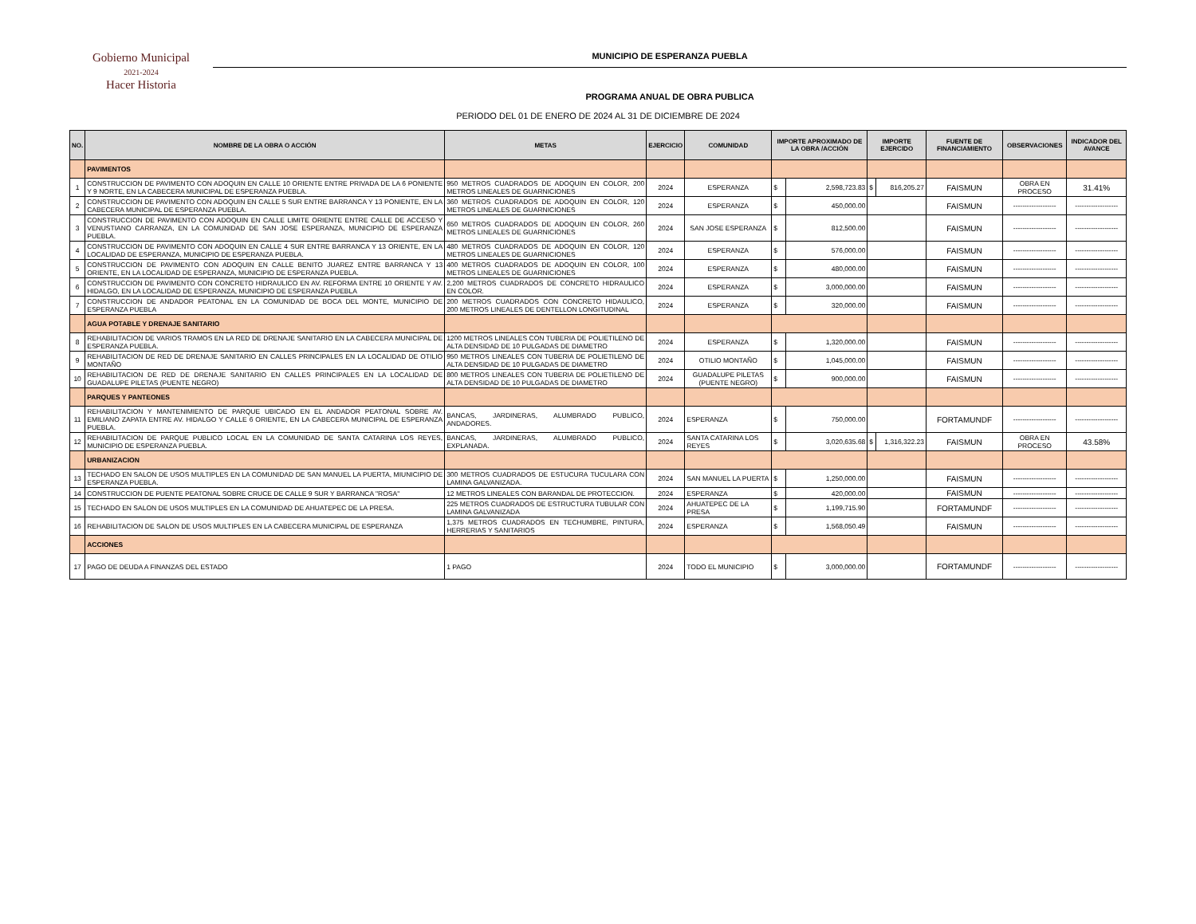Gobierno Municipal
2021-2024
Hacer Historia
MUNICIPIO DE ESPERANZA PUEBLA
PROGRAMA ANUAL DE OBRA PUBLICA
PERIODO DEL 01 DE ENERO DE 2024 AL 31 DE DICIEMBRE DE 2024
| NO. | NOMBRE DE LA OBRA O ACCIÓN | METAS | EJERCICIO | COMUNIDAD | IMPORTE APROXIMADO DE LA OBRA /ACCIÓN | | IMPORTE EJERCIDO | | FUENTE DE FINANCIAMIENTO | OBSERVACIONES | INDICADOR DEL AVANCE |
| --- | --- | --- | --- | --- | --- | --- | --- | --- | --- | --- | --- |
| | PAVIMENTOS | | | | | | | | | | |
| 1 | CONSTRUCCION DE PAVIMENTO CON ADOQUIN EN CALLE 10 ORIENTE ENTRE PRIVADA DE LA 6 PONIENTE Y 9 NORTE, EN LA CABECERA MUNICIPAL DE ESPERANZA PUEBLA. | 950 METROS CUADRADOS DE ADOQUIN EN COLOR, 200 METROS LINEALES DE GUARNICIONES | 2024 | ESPERANZA | $ | 2,598,723.83 | $ | 816,205.27 | FAISMUN | OBRA EN PROCESO | 31.41% |
| 2 | CONSTRUCCION DE PAVIMENTO CON ADOQUIN EN CALLE 5 SUR ENTRE BARRANCA Y 13 PONIENTE, EN LA CABECERA MUNICIPAL DE ESPERANZA PUEBLA. | 360 METROS CUADRADOS DE ADOQUIN EN COLOR, 120 METROS LINEALES DE GUARNICIONES | 2024 | ESPERANZA | $ | 450,000.00 | | | FAISMUN | ------------------- | ------------------- |
| 3 | CONSTRUCCION DE PAVIMENTO CON ADOQUIN EN CALLE LIMITE ORIENTE ENTRE CALLE DE ACCESO Y VENUSTIANO CARRANZA, EN LA COMUNIDAD DE SAN JOSE ESPERANZA, MUNICIPIO DE ESPERANZA PUEBLA. | 650 METROS CUADRADOS DE ADOQUIN EN COLOR, 260 METROS LINEALES DE GUARNICIONES | 2024 | SAN JOSE ESPERANZA | $ | 812,500.00 | | | FAISMUN | ------------------- | ------------------- |
| 4 | CONSTRUCCION DE PAVIMENTO CON ADOQUIN EN CALLE 4 SUR ENTRE BARRANCA Y 13 ORIENTE, EN LA LOCALIDAD DE ESPERANZA, MUNICIPIO DE ESPERANZA PUEBLA. | 480 METROS CUADRADOS DE ADOQUIN EN COLOR, 120 METROS LINEALES DE GUARNICIONES | 2024 | ESPERANZA | $ | 576,000.00 | | | FAISMUN | ------------------- | ------------------- |
| 5 | CONSTRUCCION DE PAVIMENTO CON ADOQUIN EN CALLE BENITO JUAREZ ENTRE BARRANCA Y 13 ORIENTE, EN LA LOCALIDAD DE ESPERANZA, MUNICIPIO DE ESPERANZA PUEBLA. | 400 METROS CUADRADOS DE ADOQUIN EN COLOR, 100 METROS LINEALES DE GUARNICIONES | 2024 | ESPERANZA | $ | 480,000.00 | | | FAISMUN | ------------------- | ------------------- |
| 6 | CONSTRUCCION DE PAVIMENTO CON CONCRETO HIDRAULICO EN AV. REFORMA ENTRE 10 ORIENTE Y AV. HIDALGO, EN LA LOCALIDAD DE ESPERANZA, MUNICIPIO DE ESPERANZA PUEBLA | 2,200 METROS CUADRADOS DE CONCRETO HIDRAULICO EN COLOR. | 2024 | ESPERANZA | $ | 3,000,000.00 | | | FAISMUN | ------------------- | ------------------- |
| 7 | CONSTRUCCION DE ANDADOR PEATONAL EN LA COMUNIDAD DE BOCA DEL MONTE, MUNICIPIO DE ESPERANZA PUEBLA | 200 METROS CUADRADOS CON CONCRETO HIDAULICO, 200 METROS LINEALES DE DENTELLON LONGITUDINAL | 2024 | ESPERANZA | $ | 320,000.00 | | | FAISMUN | ------------------- | ------------------- |
| | AGUA POTABLE Y DRENAJE SANITARIO | | | | | | | | | | |
| 8 | REHABILITACION DE VARIOS TRAMOS EN LA RED DE DRENAJE SANITARIO EN LA CABECERA MUNICIPAL DE ESPERANZA PUEBLA. | 1200 METROS LINEALES CON TUBERIA DE POLIETILENO DE ALTA DENSIDAD DE 10 PULGADAS DE DIAMETRO | 2024 | ESPERANZA | $ | 1,320,000.00 | | | FAISMUN | ------------------- | ------------------- |
| 9 | REHABILITACION DE RED DE DRENAJE SANITARIO EN CALLES PRINCIPALES EN LA LOCALIDAD DE OTILIO MONTAÑO | 950 METROS LINEALES CON TUBERIA DE POLIETILENO DE ALTA DENSIDAD DE 10 PULGADAS DE DIAMETRO | 2024 | OTILIO MONTAÑO | $ | 1,045,000.00 | | | FAISMUN | ------------------- | ------------------- |
| 10 | REHABILITACION DE RED DE DRENAJE SANITARIO EN CALLES PRINCIPALES EN LA LOCALIDAD DE GUADALUPE PILETAS (PUENTE NEGRO) | 800 METROS LINEALES CON TUBERIA DE POLIETILENO DE ALTA DENSIDAD DE 10 PULGADAS DE DIAMETRO | 2024 | GUADALUPE PILETAS (PUENTE NEGRO) | $ | 900,000.00 | | | FAISMUN | ------------------- | ------------------- |
| | PARQUES Y PANTEONES | | | | | | | | | | |
| 11 | REHABILITACION Y MANTENIMIENTO DE PARQUE UBICADO EN EL ANDADOR PEATONAL SOBRE AV. EMILIANO ZAPATA ENTRE AV. HIDALGO Y CALLE 6 ORIENTE, EN LA CABECERA MUNICIPAL DE ESPERANZA PUEBLA. | BANCAS, JARDINERAS, ALUMBRADO PUBLICO, ANDADORES. | 2024 | ESPERANZA | $ | 750,000.00 | | | FORTAMUNDF | ------------------- | ------------------- |
| 12 | REHABILITACION DE PARQUE PUBLICO LOCAL EN LA COMUNIDAD DE SANTA CATARINA LOS REYES, MUNICIPIO DE ESPERANZA PUEBLA. | BANCAS, JARDINERAS, ALUMBRADO PUBLICO, EXPLANADA. | 2024 | SANTA CATARINA LOS REYES | $ | 3,020,635.68 | $ | 1,316,322.23 | FAISMUN | OBRA EN PROCESO | 43.58% |
| | URBANIZACION | | | | | | | | | | |
| 13 | TECHADO EN SALON DE USOS MULTIPLES EN LA COMUNIDAD DE SAN MANUEL LA PUERTA, MIUNICIPIO DE ESPERANZA PUEBLA. | 300 METROS CUADRADOS DE ESTUCURA TUCULARA CON LAMINA GALVANIZADA. | 2024 | SAN MANUEL LA PUERTA | $ | 1,250,000.00 | | | FAISMUN | ------------------- | ------------------- |
| 14 | CONSTRUCCION DE PUENTE PEATONAL SOBRE CRUCE DE CALLE 9 SUR Y BARRANCA "ROSA" | 12 METROS LINEALES CON BARANDAL DE PROTECCION. | 2024 | ESPERANZA | $ | 420,000.00 | | | FAISMUN | ------------------- | ------------------- |
| 15 | TECHADO EN SALON DE USOS MULTIPLES EN LA COMUNIDAD DE AHUATEPEC DE LA PRESA. | 225 METROS CUADRADOS DE ESTRUCTURA TUBULAR CON LAMINA GALVANIZADA | 2024 | AHUATEPEC DE LA PRESA | $ | 1,199,715.90 | | | FORTAMUNDF | ------------------- | ------------------- |
| 16 | REHABILITACION DE SALON DE USOS MULTIPLES EN LA CABECERA MUNICIPAL DE ESPERANZA | 1,375 METROS CUADRADOS EN TECHUMBRE, PINTURA, HERRERIAS Y SANITARIOS | 2024 | ESPERANZA | $ | 1,568,050.49 | | | FAISMUN | ------------------- | ------------------- |
| | ACCIONES | | | | | | | | | | |
| 17 | PAGO DE DEUDA A FINANZAS DEL ESTADO | 1 PAGO | 2024 | TODO EL MUNICIPIO | $ | 3,000,000.00 | | | FORTAMUNDF | ------------------- | ------------------- |